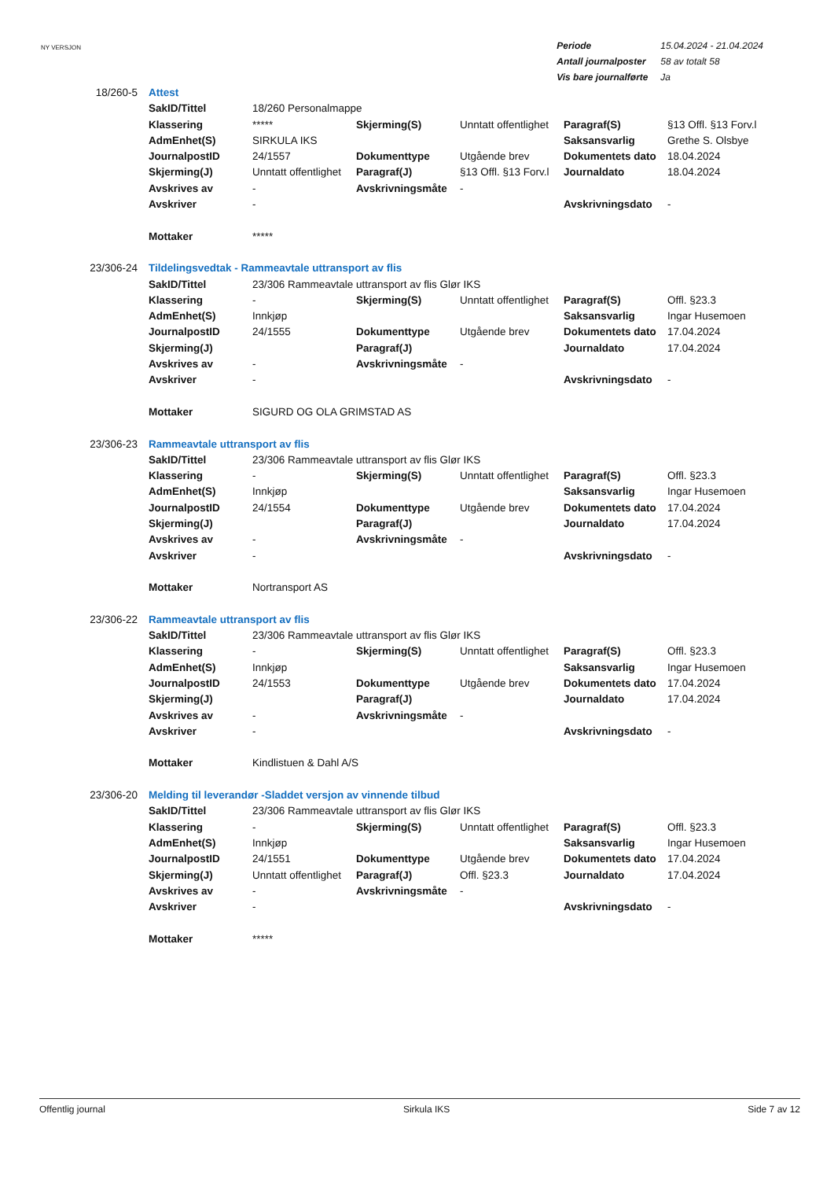NY VERSJON
| Periode | 15.04.2024 - 21.04.2024 |
| Antall journalposter | 58 av totalt 58 |
| Vis bare journalførte | Ja |
| 18/260-5 | Attest | | | | | |
| | SakID/Tittel | 18/260 Personalmappe | | | | |
| | Klassering | ***** | Skjerming(S) | Unntatt offentlighet | Paragraf(S) | §13 Offl. §13 Forv.l |
| | AdmEnhet(S) | SIRKULA IKS | | | Saksansvarlig | Grethe S. Olsbye |
| | JournalpostID | 24/1557 | Dokumenttype | Utgående brev | Dokumentets dato | 18.04.2024 |
| | Skjerming(J) | Unntatt offentlighet | Paragraf(J) | §13 Offl. §13 Forv.l | Journaldato | 18.04.2024 |
| | Avskrives av | - | Avskrivningsmåte | - | | |
| | Avskriver | - | | | Avskrivningsdato | - |
| | Mottaker | ***** | | | | |
| 23/306-24 | Tildelingsvedtak - Rammeavtale uttransport av flis | | | | | |
| | SakID/Tittel | 23/306 Rammeavtale uttransport av flis Glør IKS | | | | |
| | Klassering | - | Skjerming(S) | Unntatt offentlighet | Paragraf(S) | Offl. §23.3 |
| | AdmEnhet(S) | Innkjøp | | | Saksansvarlig | Ingar Husemoen |
| | JournalpostID | 24/1555 | Dokumenttype | Utgående brev | Dokumentets dato | 17.04.2024 |
| | Skjerming(J) | | Paragraf(J) | | Journaldato | 17.04.2024 |
| | Avskrives av | - | Avskrivningsmåte | - | | |
| | Avskriver | - | | | Avskrivningsdato | - |
| | Mottaker | SIGURD OG OLA GRIMSTAD AS | | | | |
| 23/306-23 | Rammeavtale uttransport av flis | | | | | |
| | SakID/Tittel | 23/306 Rammeavtale uttransport av flis Glør IKS | | | | |
| | Klassering | - | Skjerming(S) | Unntatt offentlighet | Paragraf(S) | Offl. §23.3 |
| | AdmEnhet(S) | Innkjøp | | | Saksansvarlig | Ingar Husemoen |
| | JournalpostID | 24/1554 | Dokumenttype | Utgående brev | Dokumentets dato | 17.04.2024 |
| | Skjerming(J) | | Paragraf(J) | | Journaldato | 17.04.2024 |
| | Avskrives av | - | Avskrivningsmåte | - | | |
| | Avskriver | - | | | Avskrivningsdato | - |
| | Mottaker | Nortransport AS | | | | |
| 23/306-22 | Rammeavtale uttransport av flis | | | | | |
| | SakID/Tittel | 23/306 Rammeavtale uttransport av flis Glør IKS | | | | |
| | Klassering | - | Skjerming(S) | Unntatt offentlighet | Paragraf(S) | Offl. §23.3 |
| | AdmEnhet(S) | Innkjøp | | | Saksansvarlig | Ingar Husemoen |
| | JournalpostID | 24/1553 | Dokumenttype | Utgående brev | Dokumentets dato | 17.04.2024 |
| | Skjerming(J) | | Paragraf(J) | | Journaldato | 17.04.2024 |
| | Avskrives av | - | Avskrivningsmåte | - | | |
| | Avskriver | - | | | Avskrivningsdato | - |
| | Mottaker | Kindlistuen & Dahl A/S | | | | |
| 23/306-20 | Melding til leverandør -Sladdet versjon av vinnende tilbud | | | | | |
| | SakID/Tittel | 23/306 Rammeavtale uttransport av flis Glør IKS | | | | |
| | Klassering | - | Skjerming(S) | Unntatt offentlighet | Paragraf(S) | Offl. §23.3 |
| | AdmEnhet(S) | Innkjøp | | | Saksansvarlig | Ingar Husemoen |
| | JournalpostID | 24/1551 | Dokumenttype | Utgående brev | Dokumentets dato | 17.04.2024 |
| | Skjerming(J) | Unntatt offentlighet | Paragraf(J) | Offl. §23.3 | Journaldato | 17.04.2024 |
| | Avskrives av | - | Avskrivningsmåte | - | | |
| | Avskriver | - | | | Avskrivningsdato | - |
| | Mottaker | ***** | | | | |
Offentlig journal Sirkula IKS Side 7 av 12